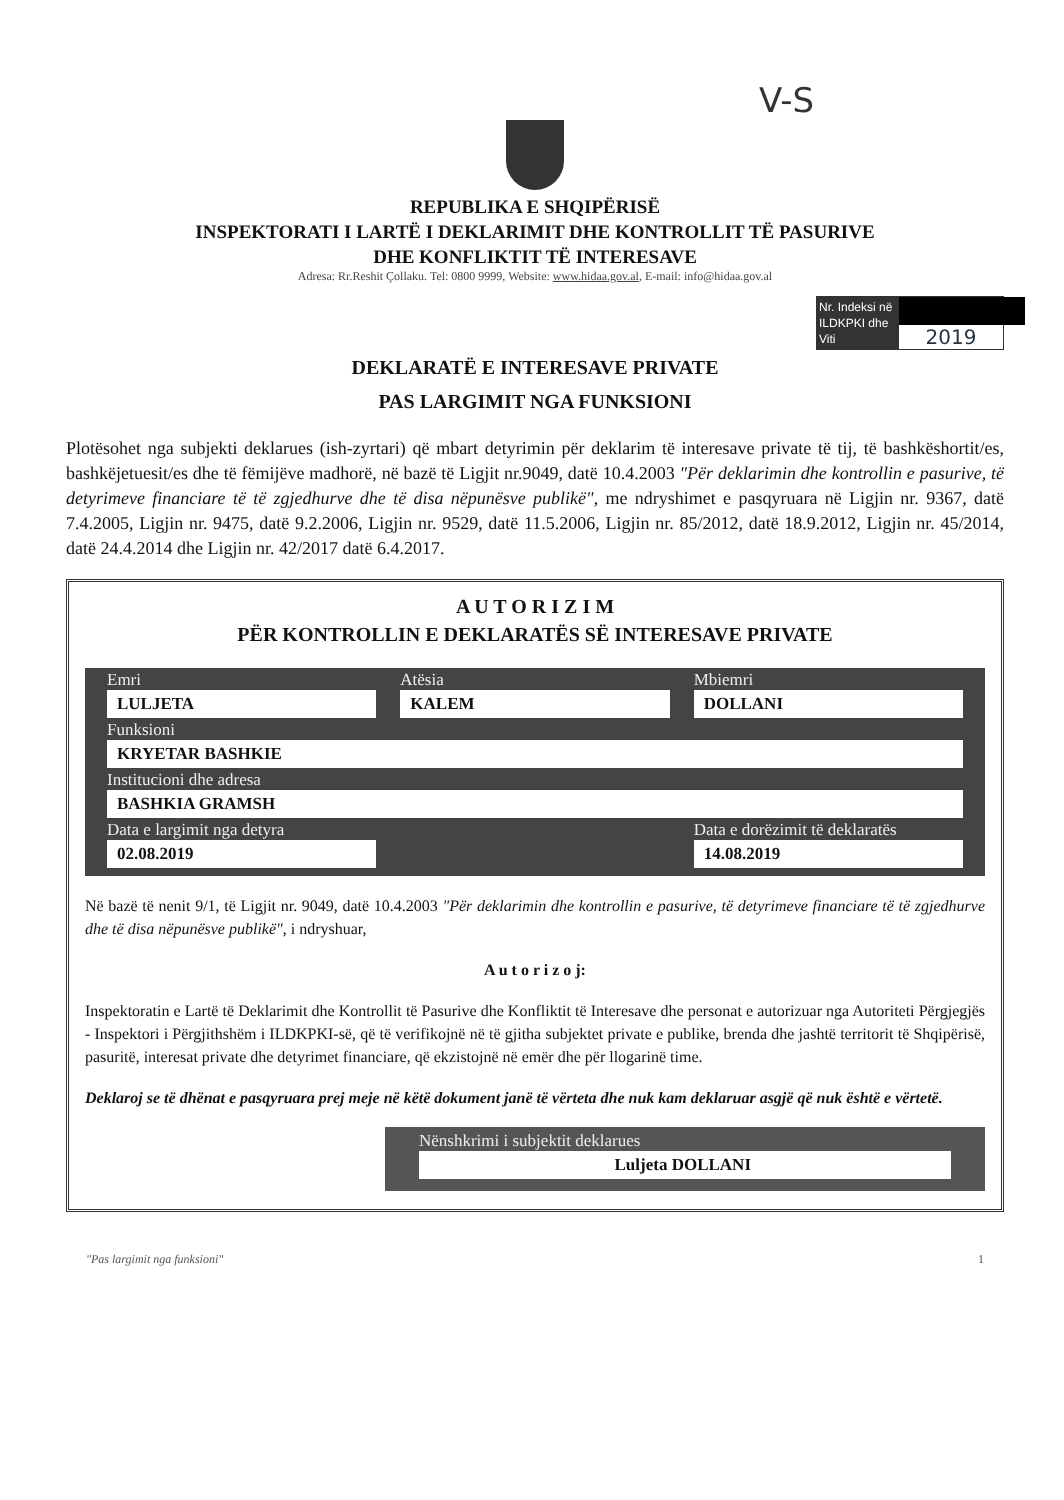V-S
REPUBLIKA E SHQIPËRISË
INSPEKTORATI I LARTË I DEKLARIMIT DHE KONTROLLIT TË PASURIVE
DHE KONFLIKTIT TË INTERESAVE
Adresa: Rr.Reshit Çollaku. Tel: 0800 9999, Website: www.hidaa.gov.al, E-mail: info@hidaa.gov.al
Nr. Indeksi në ILDKPKI dhe Viti
2019
DEKLARATË E INTERESAVE PRIVATE
PAS LARGIMIT NGA FUNKSIONI
Plotësohet nga subjekti deklarues (ish-zyrtari) që mbart detyrimin për deklarim të interesave private të tij, të bashkëshortit/es, bashkëjetuesit/es dhe të fëmijëve madhorë, në bazë të Ligjit nr.9049, datë 10.4.2003 "Për deklarimin dhe kontrollin e pasurive, të detyrimeve financiare të të zgjedhurve dhe të disa nëpunësve publikë", me ndryshimet e pasqyruara në Ligjin nr. 9367, datë 7.4.2005, Ligjin nr. 9475, datë 9.2.2006, Ligjin nr. 9529, datë 11.5.2006, Ligjin nr. 85/2012, datë 18.9.2012, Ligjin nr. 45/2014, datë 24.4.2014 dhe Ligjin nr. 42/2017 datë 6.4.2017.
A U T O R I Z I M
PËR KONTROLLIN E DEKLARATËS SË INTERESAVE PRIVATE
Emri
LULJETA
Atësia
KALEM
Mbiemri
DOLLANI
Funksioni
KRYETAR BASHKIE
Institucioni dhe adresa
BASHKIA GRAMSH
Data e largimit nga detyra
02.08.2019
Data e dorëzimit të deklaratës
14.08.2019
Në bazë të nenit 9/1, të Ligjit nr. 9049, datë 10.4.2003 "Për deklarimin dhe kontrollin e pasurive, të detyrimeve financiare të të zgjedhurve dhe të disa nëpunësve publikë", i ndryshuar,
A u t o r i z o j:
Inspektoratin e Lartë të Deklarimit dhe Kontrollit të Pasurive dhe Konfliktit të Interesave dhe personat e autorizuar nga Autoriteti Përgjegjës - Inspektori i Përgjithshëm i ILDKPKI-së, që të verifikojnë në të gjitha subjektet private e publike, brenda dhe jashtë territorit të Shqipërisë, pasuritë, interesat private dhe detyrimet financiare, që ekzistojnë në emër dhe për llogarinë time.
Deklaroj se të dhënat e pasqyruara prej meje në këtë dokument janë të vërteta dhe nuk kam deklaruar asgjë që nuk është e vërtetë.
Nënshkrimi i subjektit deklarues
Luljeta DOLLANI
"Pas largimit nga funksioni" 1